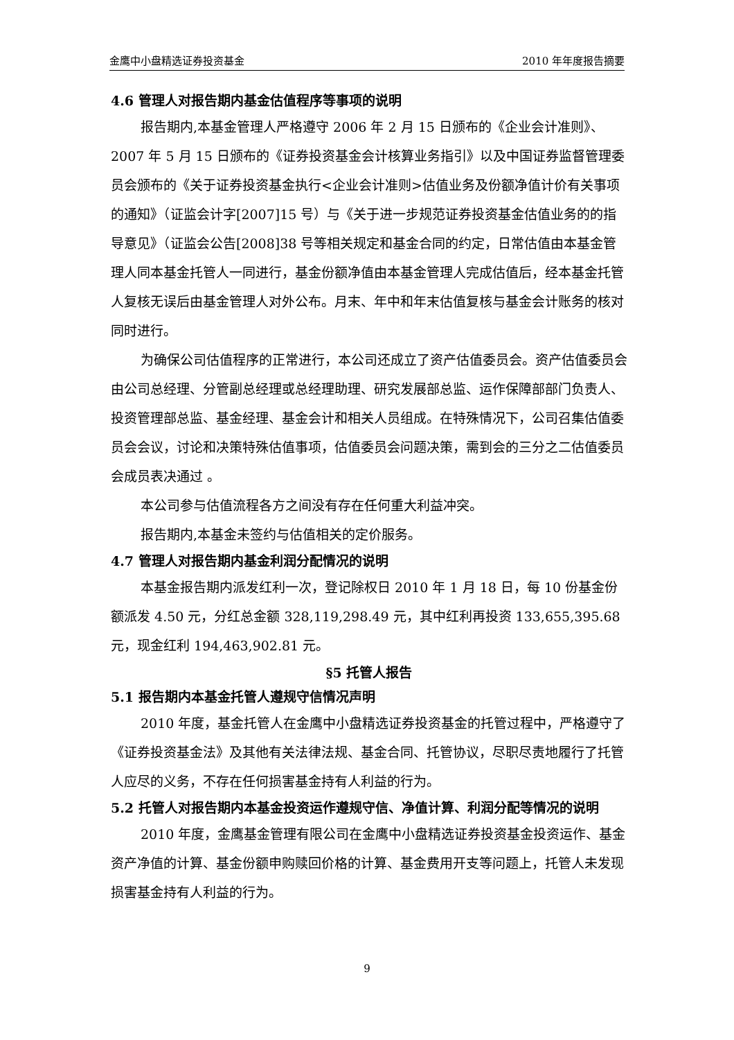金鹰中小盘精选证券投资基金 2010 年年度报告摘要
4.6 管理人对报告期内基金估值程序等事项的说明
报告期内,本基金管理人严格遵守 2006 年 2 月 15 日颁布的《企业会计准则》、2007 年 5 月 15 日颁布的《证券投资基金会计核算业务指引》以及中国证券监督管理委员会颁布的《关于证券投资基金执行<企业会计准则>估值业务及份额净值计价有关事项的通知》（证监会计字[2007]15 号）与《关于进一步规范证券投资基金估值业务的的指导意见》（证监会公告[2008]38 号等相关规定和基金合同的约定，日常估值由本基金管理人同本基金托管人一同进行，基金份额净值由本基金管理人完成估值后，经本基金托管人复核无误后由基金管理人对外公布。月末、年中和年末估值复核与基金会计账务的核对同时进行。
为确保公司估值程序的正常进行，本公司还成立了资产估值委员会。资产估值委员会由公司总经理、分管副总经理或总经理助理、研究发展部总监、运作保障部部门负责人、投资管理部总监、基金经理、基金会计和相关人员组成。在特殊情况下，公司召集估值委员会会议，讨论和决策特殊估值事项，估值委员会问题决策，需到会的三分之二估值委员会成员表决通过 。
本公司参与估值流程各方之间没有存在任何重大利益冲突。
报告期内,本基金未签约与估值相关的定价服务。
4.7 管理人对报告期内基金利润分配情况的说明
本基金报告期内派发红利一次，登记除权日 2010 年 1 月 18 日，每 10 份基金份额派发 4.50 元，分红总金额 328,119,298.49 元，其中红利再投资 133,655,395.68 元，现金红利 194,463,902.81 元。
§5 托管人报告
5.1 报告期内本基金托管人遵规守信情况声明
2010 年度，基金托管人在金鹰中小盘精选证券投资基金的托管过程中，严格遵守了《证券投资基金法》及其他有关法律法规、基金合同、托管协议，尽职尽责地履行了托管人应尽的义务，不存在任何损害基金持有人利益的行为。
5.2 托管人对报告期内本基金投资运作遵规守信、净值计算、利润分配等情况的说明
2010 年度，金鹰基金管理有限公司在金鹰中小盘精选证券投资基金投资运作、基金资产净值的计算、基金份额申购赎回价格的计算、基金费用开支等问题上，托管人未发现损害基金持有人利益的行为。
9